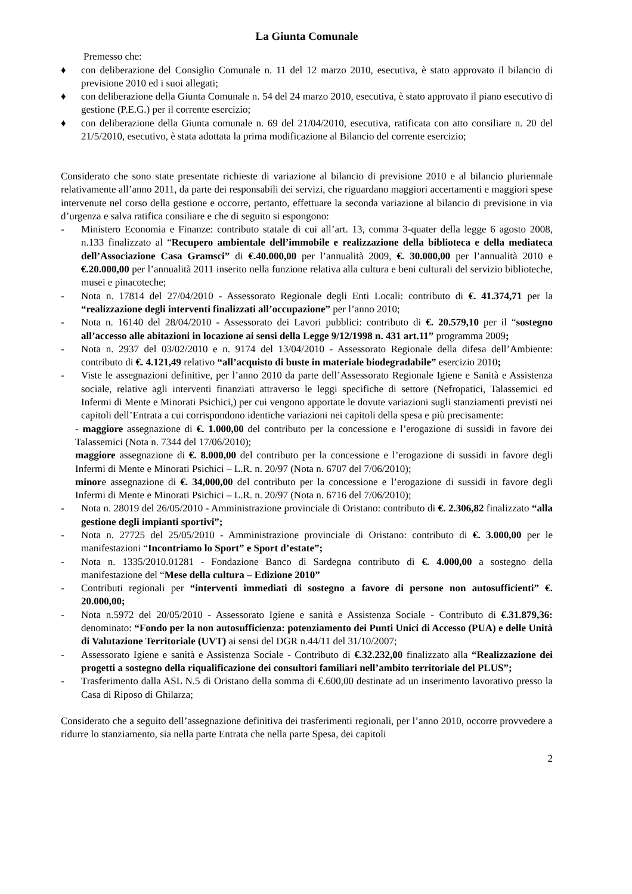La Giunta Comunale
Premesso che:
♦ con deliberazione del Consiglio Comunale n. 11 del 12 marzo 2010, esecutiva, è stato approvato il bilancio di previsione 2010 ed i suoi allegati;
♦ con deliberazione della Giunta Comunale n. 54 del 24 marzo 2010, esecutiva, è stato approvato il piano esecutivo di gestione (P.E.G.) per il corrente esercizio;
♦ con deliberazione della Giunta comunale n. 69 del 21/04/2010, esecutiva, ratificata con atto consiliare n. 20 del 21/5/2010, esecutivo, è stata adottata la prima modificazione al Bilancio del corrente esercizio;
Considerato che sono state presentate richieste di variazione al bilancio di previsione 2010 e al bilancio pluriennale relativamente all’anno 2011, da parte dei responsabili dei servizi, che riguardano maggiori accertamenti e maggiori spese intervenute nel corso della gestione e occorre, pertanto, effettuare la seconda variazione al bilancio di previsione in via d’urgenza e salva ratifica consiliare e che di seguito si espongono:
- Ministero Economia e Finanze: contributo statale di cui all’art. 13, comma 3-quater della legge 6 agosto 2008, n.133 finalizzato al “Recupero ambientale dell’immobile e realizzazione della biblioteca e della mediateca dell’Associazione Casa Gramsci” di €.40.000,00 per l’annualità 2009, €. 30.000,00 per l’annualità 2010 e €.20.000,00 per l’annualità 2011 inserito nella funzione relativa alla cultura e beni culturali del servizio biblioteche, musei e pinacoteche;
- Nota n. 17814 del 27/04/2010 - Assessorato Regionale degli Enti Locali: contributo di €. 41.374,71 per la “realizzazione degli interventi finalizzati all’occupazione” per l’anno 2010;
- Nota n. 16140 del 28/04/2010 - Assessorato dei Lavori pubblici: contributo di €. 20.579,10 per il “sostegno all’accesso alle abitazioni in locazione ai sensi della Legge 9/12/1998 n. 431 art.11” programma 2009;
- Nota n. 2937 del 03/02/2010 e n. 9174 del 13/04/2010 - Assessorato Regionale della difesa dell’Ambiente: contributo di €. 4.121,49 relativo “all’acquisto di buste in materiale biodegradabile” esercizio 2010;
- Viste le assegnazioni definitive, per l’anno 2010 da parte dell’Assessorato Regionale Igiene e Sanità e Assistenza sociale, relative agli interventi finanziati attraverso le leggi specifiche di settore (Nefropatici, Talassemici ed Infermi di Mente e Minorati Psichici,) per cui vengono apportate le dovute variazioni sugli stanziamenti previsti nei capitoli dell’Entrata a cui corrispondono identiche variazioni nei capitoli della spesa e più precisamente:
- maggiore assegnazione di €. 1.000,00 del contributo per la concessione e l’erogazione di sussidi in favore dei Talassemici (Nota n. 7344 del 17/06/2010);
maggiore assegnazione di €. 8.000,00 del contributo per la concessione e l’erogazione di sussidi in favore degli Infermi di Mente e Minorati Psichici – L.R. n. 20/97 (Nota n. 6707 del 7/06/2010);
minore assegnazione di €. 34,000,00 del contributo per la concessione e l’erogazione di sussidi in favore degli Infermi di Mente e Minorati Psichici – L.R. n. 20/97 (Nota n. 6716 del 7/06/2010);
- Nota n. 28019 del 26/05/2010 - Amministrazione provinciale di Oristano: contributo di €. 2.306,82 finalizzato “alla gestione degli impianti sportivi”;
- Nota n. 27725 del 25/05/2010 - Amministrazione provinciale di Oristano: contributo di €. 3.000,00 per le manifestazioni “Incontriamo lo Sport” e Sport d’estate”;
- Nota n. 1335/2010.01281 - Fondazione Banco di Sardegna contributo di €. 4.000,00 a sostegno della manifestazione del “Mese della cultura – Edizione 2010”
- Contributi regionali per “interventi immediati di sostegno a favore di persone non autosufficienti” €. 20.000,00;
- Nota n.5972 del 20/05/2010 - Assessorato Igiene e sanità e Assistenza Sociale - Contributo di €.31.879,36: denominato: “Fondo per la non autosufficienza: potenziamento dei Punti Unici di Accesso (PUA) e delle Unità di Valutazione Territoriale (UVT) ai sensi del DGR n.44/11 del 31/10/2007;
- Assessorato Igiene e sanità e Assistenza Sociale - Contributo di €.32.232,00 finalizzato alla “Realizzazione dei progetti a sostegno della riqualificazione dei consultori familiari nell’ambito territoriale del PLUS”;
- Trasferimento dalla ASL N.5 di Oristano della somma di €.600,00 destinate ad un inserimento lavorativo presso la Casa di Riposo di Ghilarza;
Considerato che a seguito dell’assegnazione definitiva dei trasferimenti regionali, per l’anno 2010, occorre provvedere a ridurre lo stanziamento, sia nella parte Entrata che nella parte Spesa, dei capitoli
2